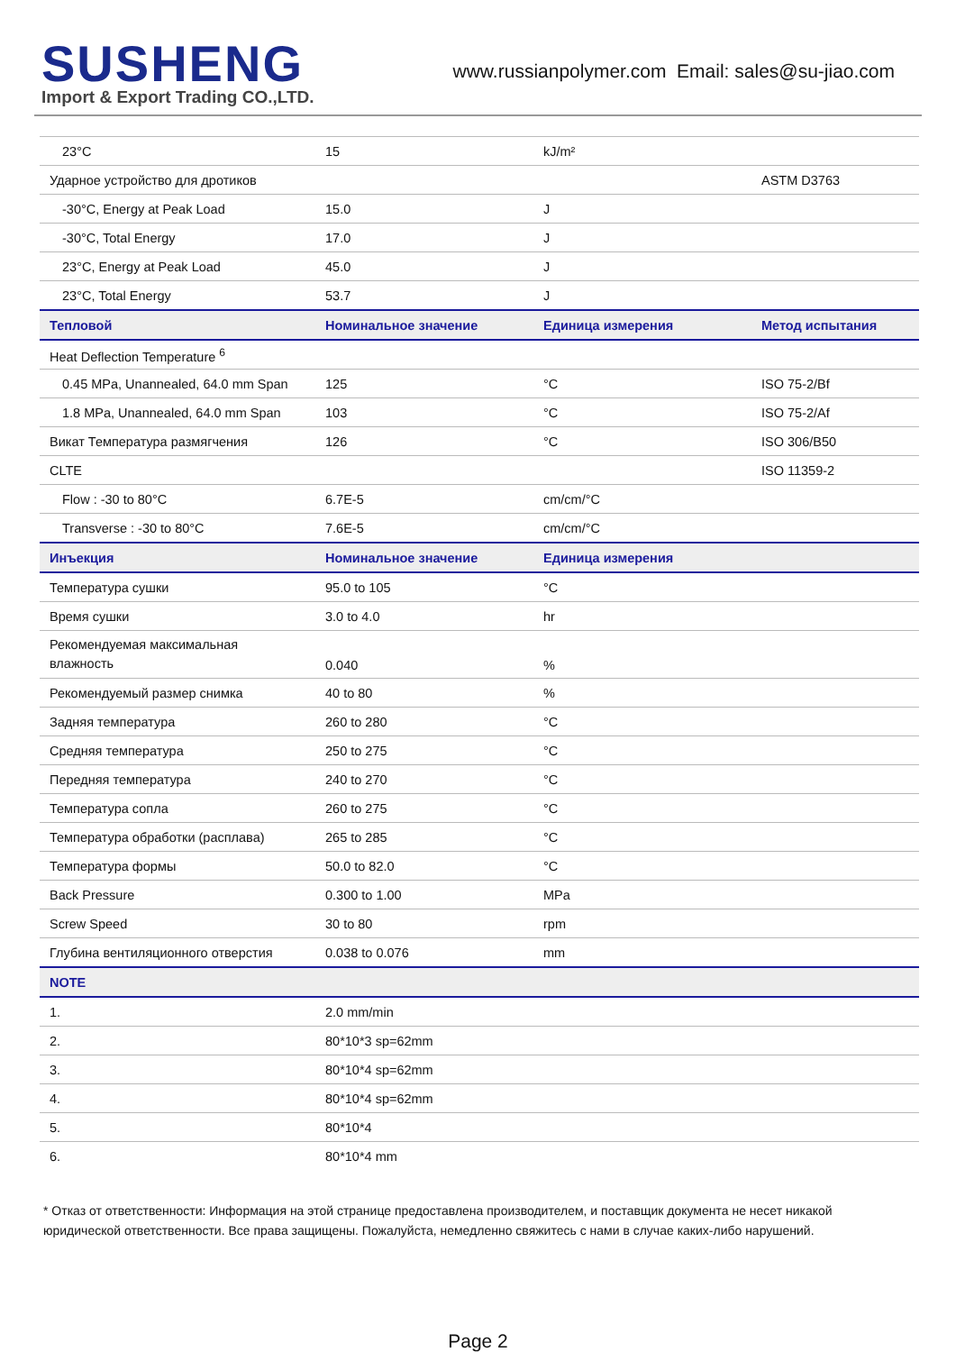SUSHENG
Import & Export Trading CO.,LTD.
www.russianpolymer.com Email: sales@su-jiao.com
| 23°C | 15 | kJ/m² | |
| Ударное устройство для дротиков | | | ASTM D3763 |
| -30°C, Energy at Peak Load | 15.0 | J | |
| -30°C, Total Energy | 17.0 | J | |
| 23°C, Energy at Peak Load | 45.0 | J | |
| 23°C, Total Energy | 53.7 | J | |
| Тепловой | Номинальное значение | Единица измерения | Метод испытания |
| Heat Deflection Temperature <sup>6</sup> | | | |
| 0.45 MPa, Unannealed, 64.0 mm Span | 125 | °C | ISO 75-2/Bf |
| 1.8 MPa, Unannealed, 64.0 mm Span | 103 | °C | ISO 75-2/Af |
| Викат Температура размягчения | 126 | °C | ISO 306/B50 |
| CLTE | | | ISO 11359-2 |
| Flow : -30 to 80°C | 6.7E-5 | cm/cm/°C | |
| Transverse : -30 to 80°C | 7.6E-5 | cm/cm/°C | |
| Инъекция | Номинальное значение | Единица измерения | |
| Температура сушки | 95.0 to 105 | °C | |
| Время сушки | 3.0 to 4.0 | hr | |
| Рекомендуемая максимальная влажность | 0.040 | % | |
| Рекомендуемый размер снимка | 40 to 80 | % | |
| Задняя температура | 260 to 280 | °C | |
| Средняя температура | 250 to 275 | °C | |
| Передняя температура | 240 to 270 | °C | |
| Температура сопла | 260 to 275 | °C | |
| Температура обработки (расплава) | 265 to 285 | °C | |
| Температура формы | 50.0 to 82.0 | °C | |
| Back Pressure | 0.300 to 1.00 | MPa | |
| Screw Speed | 30 to 80 | rpm | |
| Глубина вентиляционного отверстия | 0.038 to 0.076 | mm | |
| NOTE | | | |
| 1. | 2.0 mm/min | | |
| 2. | 80*10*3 sp=62mm | | |
| 3. | 80*10*4 sp=62mm | | |
| 4. | 80*10*4 sp=62mm | | |
| 5. | 80*10*4 | | |
| 6. | 80*10*4 mm | | |
* Отказ от ответственности: Информация на этой странице предоставлена производителем, и поставщик документа не несет никакой юридической ответственности. Все права защищены. Пожалуйста, немедленно свяжитесь с нами в случае каких-либо нарушений.
Page 2